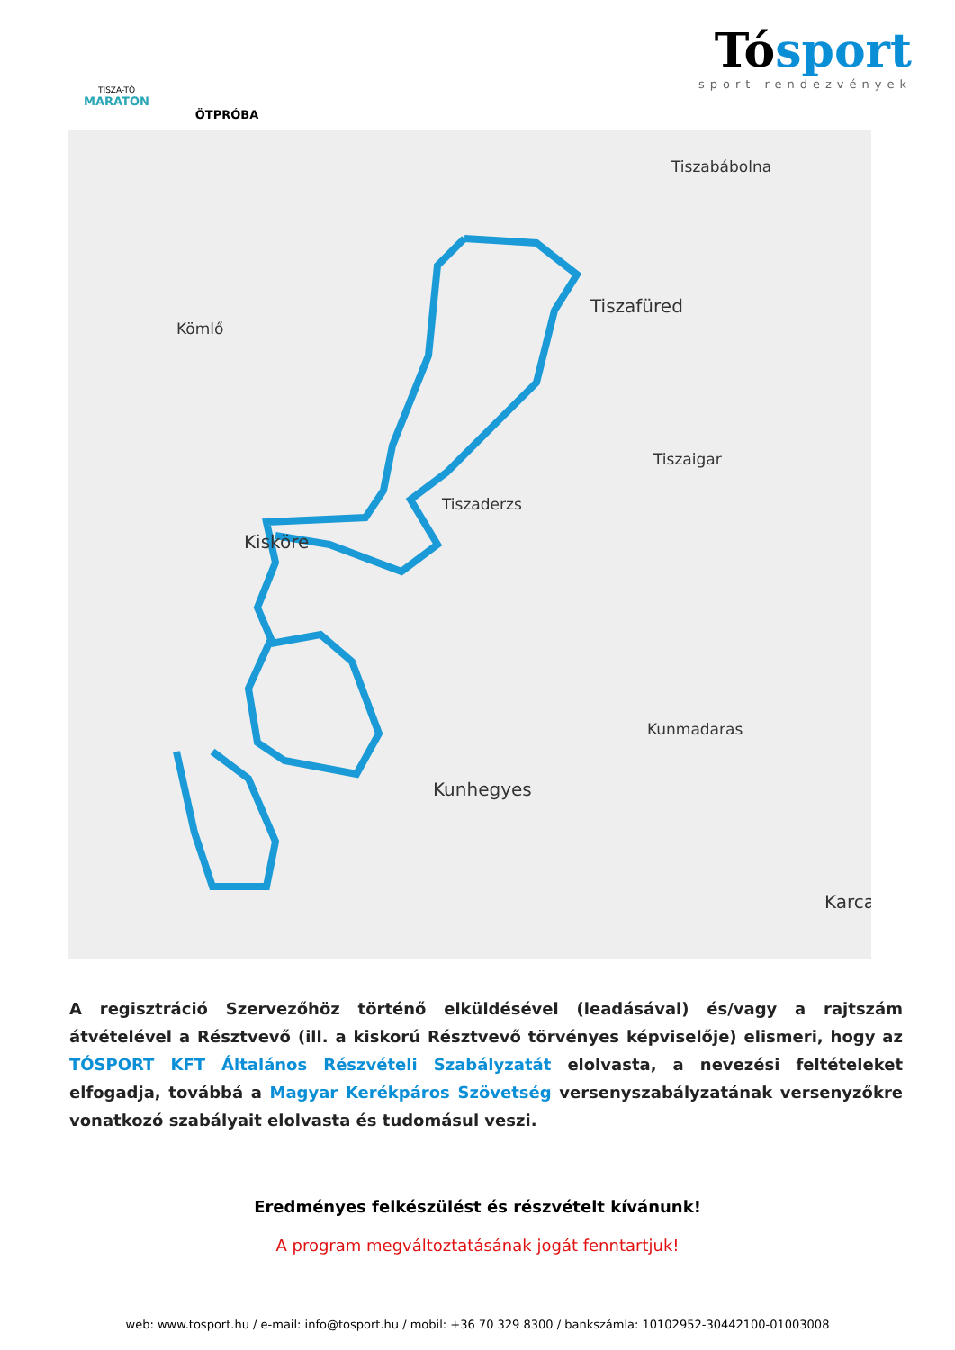TISZA-TÓ
MARATON
ÖTPRÓBA
Tósport
sport rendezvények
Tiszabábolna
Tiszafüred
Kömlő
Tiszaigar
Tiszaderzs
Kisköre
Kunmadaras
Kunhegyes
Karca
A regisztráció Szervezőhöz történő elküldésével (leadásával) és/vagy a rajtszám átvételével a Résztvevő (ill. a kiskorú Résztvevő törvényes képviselője) elismeri, hogy az TÓSPORT KFT Általános Részvételi Szabályzatát elolvasta, a nevezési feltételeket elfogadja, továbbá a Magyar Kerékpáros Szövetség versenyszabályzatának versenyzőkre vonatkozó szabályait elolvasta és tudomásul veszi.
Eredményes felkészülést és részvételt kívánunk!
A program megváltoztatásának jogát fenntartjuk!
web: www.tosport.hu / e-mail: info@tosport.hu / mobil: +36 70 329 8300 / bankszámla: 10102952-30442100-01003008